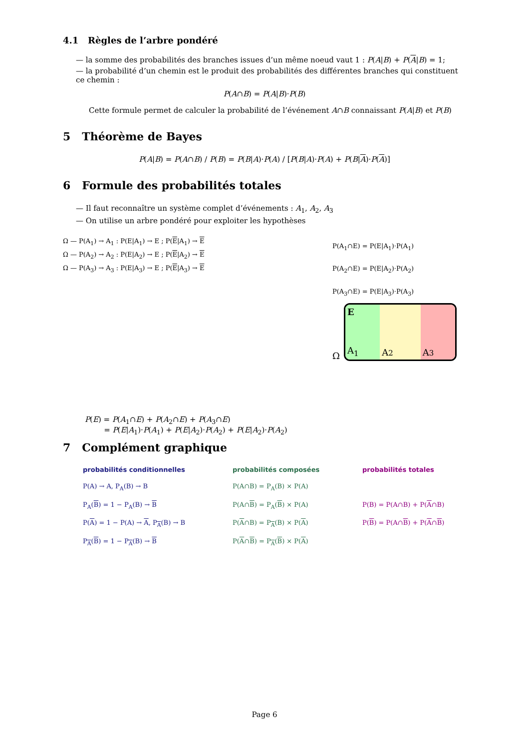4.1 Règles de l’arbre pondéré
— la somme des probabilités des branches issues d’un même noeud vaut 1 : P(A|B) + P(A|B) = 1;
— la probabilité d’un chemin est le produit des probabilités des différentes branches qui constituent ce chemin :
P(A∩B) = P(A|B)·P(B)
Cette formule permet de calculer la probabilité de l’événement A∩B connaissant P(A|B) et P(B)
5 Théorème de Bayes
P(A|B) = P(A∩B) / P(B) = P(B|A)·P(A) / [P(B|A)·P(A) + P(B|A)·P(A)]
6 Formule des probabilités totales
— Il faut reconnaître un système complet d’événements : A<sub>1</sub>, A<sub>2</sub>, A<sub>3</sub>
— On utilise un arbre pondéré pour exploiter les hypothèses
Ω — P(A<sub>1</sub>) → A<sub>1</sub> : P(E|A<sub>1</sub>) → E ; P(E|A<sub>1</sub>) → E
Ω — P(A<sub>2</sub>) → A<sub>2</sub> : P(E|A<sub>2</sub>) → E ; P(E|A<sub>2</sub>) → E
Ω — P(A<sub>3</sub>) → A<sub>3</sub> : P(E|A<sub>3</sub>) → E ; P(E|A<sub>3</sub>) → E
P(A<sub>1</sub>∩E) = P(E|A<sub>1</sub>)·P(A<sub>1</sub>)
P(A<sub>2</sub>∩E) = P(E|A<sub>2</sub>)·P(A<sub>2</sub>)
P(A<sub>3</sub>∩E) = P(E|A<sub>3</sub>)·P(A<sub>3</sub>)
Ω
E
A<sub>1</sub>
A<sub>2</sub> A<sub>3</sub>
P(E) = P(A<sub>1</sub>∩E) + P(A<sub>2</sub>∩E) + P(A<sub>3</sub>∩E)
= P(E|A<sub>1</sub>)·P(A<sub>1</sub>) + P(E|A<sub>2</sub>)·P(A<sub>2</sub>) + P(E|A<sub>2</sub>)·P(A<sub>2</sub>)
7 Complément graphique
probabilités conditionnelles probabilités composées probabilités totales P(A) → A, P<sub>A</sub>(B) → B P(A∩B) = P<sub>A</sub>(B) × P(A) P<sub>A</sub>(B) = 1 − P<sub>A</sub>(B) → B P(A∩B) = P<sub>A</sub>(B) × P(A) P(B) = P(A∩B) + P(A∩B) P(A) = 1 − P(A) → A, P<sub>A</sub>(B) → B P(A∩B) = P<sub>A</sub>(B) × P(A) P(B) = P(A∩B) + P(A∩B) P<sub>A</sub>(B) = 1 − P<sub>A</sub>(B) → B P(A∩B) = P<sub>A</sub>(B) × P(A)
Page 6